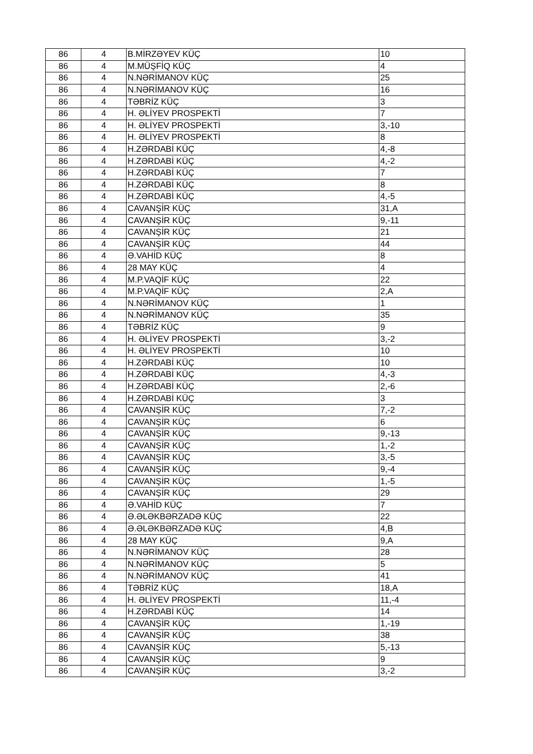| 86 | 4 | B.MİRZƏYEV KÜÇ | 10 |
| 86 | 4 | M.MÜŞFİQ KÜÇ | 4 |
| 86 | 4 | N.NƏRİMANOV KÜÇ | 25 |
| 86 | 4 | N.NƏRİMANOV KÜÇ | 16 |
| 86 | 4 | TƏBRİZ KÜÇ | 3 |
| 86 | 4 | H. ƏLİYEV PROSPEKTİ | 7 |
| 86 | 4 | H. ƏLİYEV PROSPEKTİ | 3,-10 |
| 86 | 4 | H. ƏLİYEV PROSPEKTİ | 8 |
| 86 | 4 | H.ZƏRDABİ KÜÇ | 4,-8 |
| 86 | 4 | H.ZƏRDABİ KÜÇ | 4,-2 |
| 86 | 4 | H.ZƏRDABİ KÜÇ | 7 |
| 86 | 4 | H.ZƏRDABİ KÜÇ | 8 |
| 86 | 4 | H.ZƏRDABİ KÜÇ | 4,-5 |
| 86 | 4 | CAVANŞİR KÜÇ | 31,A |
| 86 | 4 | CAVANŞİR KÜÇ | 9,-11 |
| 86 | 4 | CAVANŞİR KÜÇ | 21 |
| 86 | 4 | CAVANŞİR KÜÇ | 44 |
| 86 | 4 | Ə.VAHİD KÜÇ | 8 |
| 86 | 4 | 28 MAY KÜÇ | 4 |
| 86 | 4 | M.P.VAQİF KÜÇ | 22 |
| 86 | 4 | M.P.VAQİF KÜÇ | 2,A |
| 86 | 4 | N.NƏRİMANOV KÜÇ | 1 |
| 86 | 4 | N.NƏRİMANOV KÜÇ | 35 |
| 86 | 4 | TƏBRİZ KÜÇ | 9 |
| 86 | 4 | H. ƏLİYEV PROSPEKTİ | 3,-2 |
| 86 | 4 | H. ƏLİYEV PROSPEKTİ | 10 |
| 86 | 4 | H.ZƏRDABİ KÜÇ | 10 |
| 86 | 4 | H.ZƏRDABİ KÜÇ | 4,-3 |
| 86 | 4 | H.ZƏRDABİ KÜÇ | 2,-6 |
| 86 | 4 | H.ZƏRDABİ KÜÇ | 3 |
| 86 | 4 | CAVANŞİR KÜÇ | 7,-2 |
| 86 | 4 | CAVANŞİR KÜÇ | 6 |
| 86 | 4 | CAVANŞİR KÜÇ | 9,-13 |
| 86 | 4 | CAVANŞİR KÜÇ | 1,-2 |
| 86 | 4 | CAVANŞİR KÜÇ | 3,-5 |
| 86 | 4 | CAVANŞİR KÜÇ | 9,-4 |
| 86 | 4 | CAVANŞİR KÜÇ | 1,-5 |
| 86 | 4 | CAVANŞİR KÜÇ | 29 |
| 86 | 4 | Ə.VAHİD KÜÇ | 7 |
| 86 | 4 | Ə.ƏLƏKBƏRZADƏ KÜÇ | 22 |
| 86 | 4 | Ə.ƏLƏKBƏRZADƏ KÜÇ | 4,B |
| 86 | 4 | 28 MAY KÜÇ | 9,A |
| 86 | 4 | N.NƏRİMANOV KÜÇ | 28 |
| 86 | 4 | N.NƏRİMANOV KÜÇ | 5 |
| 86 | 4 | N.NƏRİMANOV KÜÇ | 41 |
| 86 | 4 | TƏBRİZ KÜÇ | 18,A |
| 86 | 4 | H. ƏLİYEV PROSPEKTİ | 11,-4 |
| 86 | 4 | H.ZƏRDABİ KÜÇ | 14 |
| 86 | 4 | CAVANŞİR KÜÇ | 1,-19 |
| 86 | 4 | CAVANŞİR KÜÇ | 38 |
| 86 | 4 | CAVANŞİR KÜÇ | 5,-13 |
| 86 | 4 | CAVANŞİR KÜÇ | 9 |
| 86 | 4 | CAVANŞİR KÜÇ | 3,-2 |